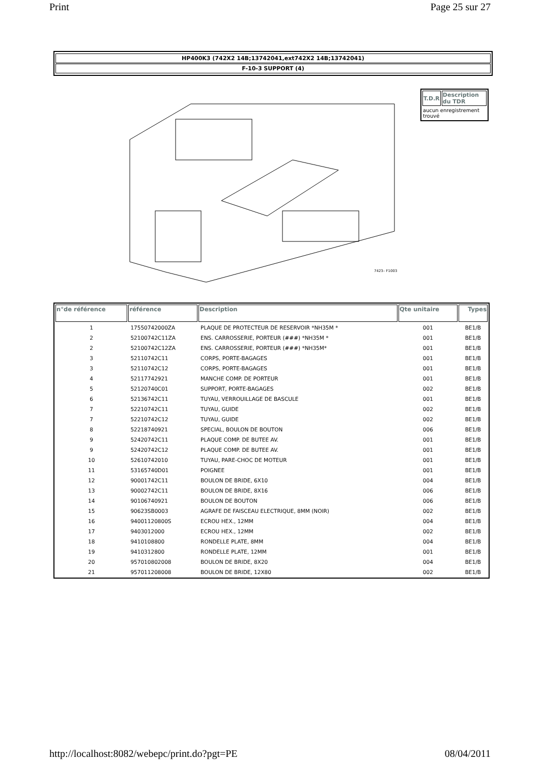Print Page 25 sur 27
HP400K3 (742X2 14B;13742041,ext742X2 14B;13742041)
F-10-3 SUPPORT (4)
7423– F1003
| T.D.R | Description du TDR |
| --- | --- |
| aucun enregistrement trouvé | |
| n°de référence | référence | Description | Qte unitaire | Types |
| --- | --- | --- | --- | --- |
| 1 | 17550742000ZA | PLAQUE DE PROTECTEUR DE RESERVOIR *NH35M * | 001 | BE1/B |
| 2 | 52100742C11ZA | ENS. CARROSSERIE, PORTEUR (###) *NH35M * | 001 | BE1/B |
| 2 | 52100742C12ZA | ENS. CARROSSERIE, PORTEUR (###) *NH35M* | 001 | BE1/B |
| 3 | 52110742C11 | CORPS, PORTE-BAGAGES | 001 | BE1/B |
| 3 | 52110742C12 | CORPS, PORTE-BAGAGES | 001 | BE1/B |
| 4 | 52117742921 | MANCHE COMP. DE PORTEUR | 001 | BE1/B |
| 5 | 52120740C01 | SUPPORT, PORTE-BAGAGES | 002 | BE1/B |
| 6 | 52136742C11 | TUYAU, VERROUILLAGE DE BASCULE | 001 | BE1/B |
| 7 | 52210742C11 | TUYAU, GUIDE | 002 | BE1/B |
| 7 | 52210742C12 | TUYAU, GUIDE | 002 | BE1/B |
| 8 | 52218740921 | SPECIAL, BOULON DE BOUTON | 006 | BE1/B |
| 9 | 52420742C11 | PLAQUE COMP. DE BUTEE AV. | 001 | BE1/B |
| 9 | 52420742C12 | PLAQUE COMP. DE BUTEE AV. | 001 | BE1/B |
| 10 | 52610742010 | TUYAU, PARE-CHOC DE MOTEUR | 001 | BE1/B |
| 11 | 53165740D01 | POIGNEE | 001 | BE1/B |
| 12 | 90001742C11 | BOULON DE BRIDE, 6X10 | 004 | BE1/B |
| 13 | 90002742C11 | BOULON DE BRIDE, 8X16 | 006 | BE1/B |
| 14 | 90106740921 | BOULON DE BOUTON | 006 | BE1/B |
| 15 | 90623SB0003 | AGRAFE DE FAISCEAU ELECTRIQUE, 8MM (NOIR) | 002 | BE1/B |
| 16 | 94001120800S | ECROU HEX., 12MM | 004 | BE1/B |
| 17 | 9403012000 | ECROU HEX., 12MM | 002 | BE1/B |
| 18 | 9410108800 | RONDELLE PLATE, 8MM | 004 | BE1/B |
| 19 | 9410312800 | RONDELLE PLATE, 12MM | 001 | BE1/B |
| 20 | 957010802008 | BOULON DE BRIDE, 8X20 | 004 | BE1/B |
| 21 | 957011208008 | BOULON DE BRIDE, 12X80 | 002 | BE1/B |
http://localhost:8082/webepc/print.do?pgt=PE 08/04/2011